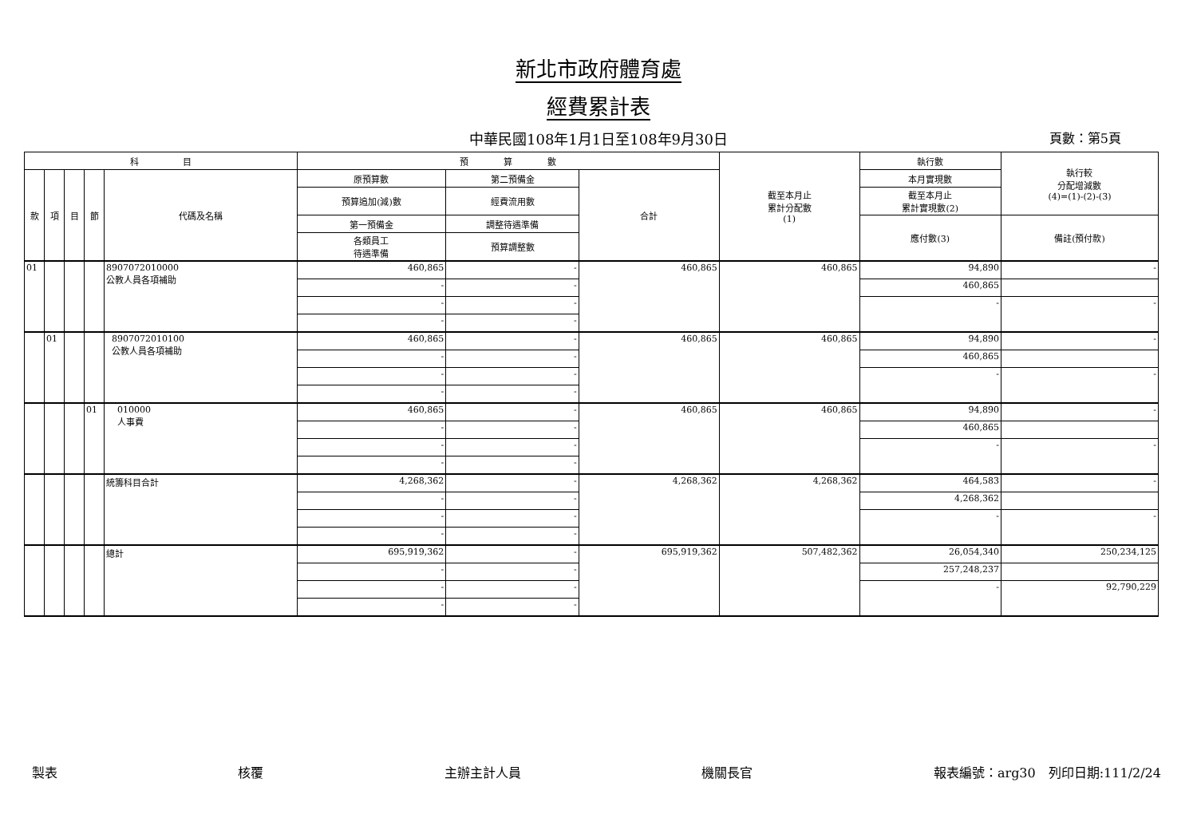新北市政府體育處
經費累計表
中華民國108年1月1日至108年9月30日 頁數：第5頁
| 科 目 | | | | | 預 算 數 | | | 截至本月止 累計分配數 (1) | 執行數 | 執行較 分配增減數 (4)=(1)-(2)-(3) |
| --- | --- | --- | --- | --- | --- | --- | --- | --- | --- | --- |
| 款 | 項 | 目 | 節 | 代碼及名稱 | 原預算數 | 第二預備金 | 合計 | | 本月實現數 | |
| | | | | | 預算追加(減)數 | 經費流用數 | | | 截至本月止 累計實現數(2) | |
| | | | | | 第一預備金 | 調整待遇準備 | | | 應付數(3) | 備註(預付款) |
| | | | | | 各類員工 待遇準備 | 預算調整數 | | | | |
| 01 | | | | 8907072010000 公教人員各項補助 | 460,865 | - | 460,865 | 460,865 | 94,890 | - |
| | | | | | - | - | | | 460,865 | |
| | | | | | - | - | | | - | - |
| | | | | | - | - | | | | |
| | 01 | | | 8907072010100 公教人員各項補助 | 460,865 | - | 460,865 | 460,865 | 94,890 | - |
| | | | | | - | - | | | 460,865 | |
| | | | | | - | - | | | - | - |
| | | | | | - | - | | | | |
| | | | 01 | 010000 人事費 | 460,865 | - | 460,865 | 460,865 | 94,890 | - |
| | | | | | - | - | | | 460,865 | |
| | | | | | - | - | | | - | - |
| | | | | | - | - | | | | |
| | | | | 統籌科目合計 | 4,268,362 | - | 4,268,362 | 4,268,362 | 464,583 | - |
| | | | | | - | - | | | 4,268,362 | |
| | | | | | - | - | | | - | - |
| | | | | | - | - | | | | |
| | | | | 總計 | 695,919,362 | - | 695,919,362 | 507,482,362 | 26,054,340 | 250,234,125 |
| | | | | | - | - | | | 257,248,237 | |
| | | | | | - | - | | | - | 92,790,229 |
| | | | | | - | - | | | | |
製表 核覆 主辦主計人員 機關長官 報表編號：arg30　列印日期:111/2/24